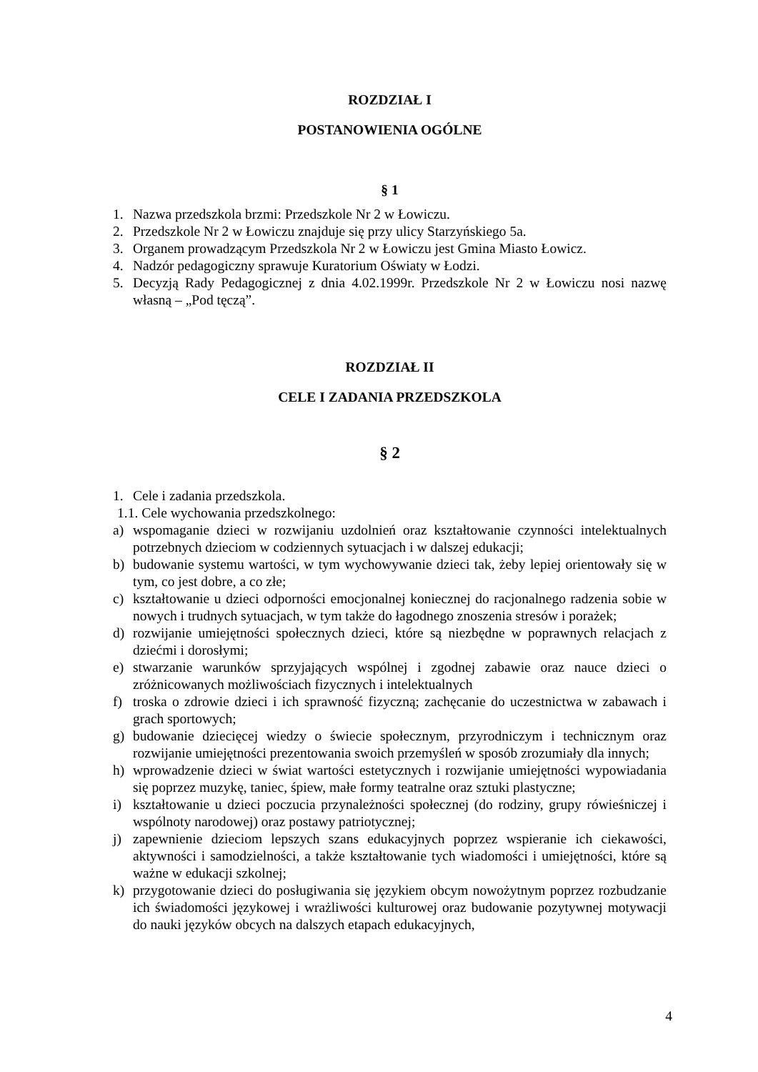ROZDZIAŁ I
POSTANOWIENIA OGÓLNE
§ 1
1. Nazwa przedszkola brzmi: Przedszkole Nr 2 w Łowiczu.
2. Przedszkole Nr 2 w Łowiczu znajduje się przy ulicy Starzyńskiego 5a.
3. Organem prowadzącym Przedszkola Nr 2 w Łowiczu jest Gmina Miasto Łowicz.
4. Nadzór pedagogiczny sprawuje Kuratorium Oświaty w Łodzi.
5. Decyzją Rady Pedagogicznej z dnia 4.02.1999r. Przedszkole Nr 2 w Łowiczu nosi nazwę własną – „Pod tęczą”.
ROZDZIAŁ II
CELE I ZADANIA PRZEDSZKOLA
§ 2
1. Cele i zadania przedszkola.
1.1. Cele wychowania przedszkolnego:
a) wspomaganie dzieci w rozwijaniu uzdolnień oraz kształtowanie czynności intelektualnych potrzebnych dzieciom w codziennych sytuacjach i w dalszej edukacji;
b) budowanie systemu wartości, w tym wychowywanie dzieci tak, żeby lepiej orientowały się w tym, co jest dobre, a co złe;
c) kształtowanie u dzieci odporności emocjonalnej koniecznej do racjonalnego radzenia sobie w nowych i trudnych sytuacjach, w tym także do łagodnego znoszenia stresów i porażek;
d) rozwijanie umiejętności społecznych dzieci, które są niezbędne w poprawnych relacjach z dziećmi i dorosłymi;
e) stwarzanie warunków sprzyjających wspólnej i zgodnej zabawie oraz nauce dzieci o zróżnicowanych możliwościach fizycznych i intelektualnych
f) troska o zdrowie dzieci i ich sprawność fizyczną; zachęcanie do uczestnictwa w zabawach i grach sportowych;
g) budowanie dziecięcej wiedzy o świecie społecznym, przyrodniczym i technicznym oraz rozwijanie umiejętności prezentowania swoich przemyśleń w sposób zrozumiały dla innych;
h) wprowadzenie dzieci w świat wartości estetycznych i rozwijanie umiejętności wypowiadania się poprzez muzykę, taniec, śpiew, małe formy teatralne oraz sztuki plastyczne;
i) kształtowanie u dzieci poczucia przynależności społecznej (do rodziny, grupy rówieśniczej i wspólnoty narodowej) oraz postawy patriotycznej;
j) zapewnienie dzieciom lepszych szans edukacyjnych poprzez wspieranie ich ciekawości, aktywności i samodzielności, a także kształtowanie tych wiadomości i umiejętności, które są ważne w edukacji szkolnej;
k) przygotowanie dzieci do posługiwania się językiem obcym nowożytnym poprzez rozbudzanie ich świadomości językowej i wrażliwości kulturowej oraz budowanie pozytywnej motywacji do nauki języków obcych na dalszych etapach edukacyjnych,
4